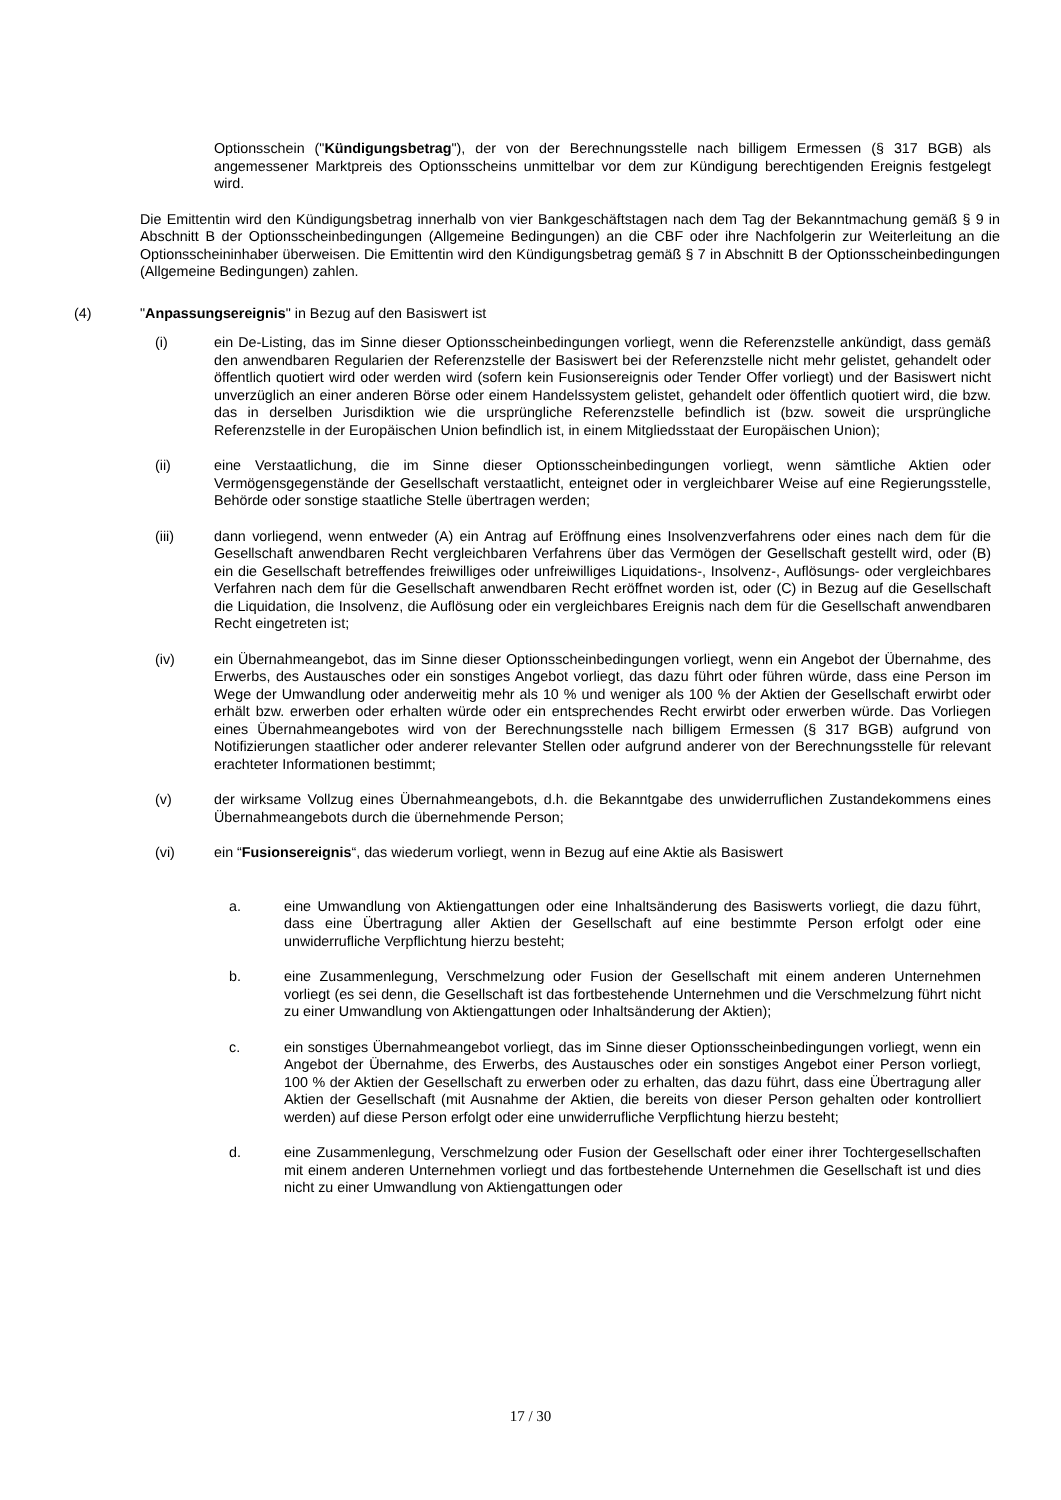Optionsschein ("Kündigungsbetrag"), der von der Berechnungsstelle nach billigem Ermessen (§ 317 BGB) als angemessener Marktpreis des Optionsscheins unmittelbar vor dem zur Kündigung berechtigenden Ereignis festgelegt wird.
Die Emittentin wird den Kündigungsbetrag innerhalb von vier Bankgeschäftstagen nach dem Tag der Bekanntmachung gemäß § 9 in Abschnitt B der Optionsscheinbedingungen (Allgemeine Bedingungen) an die CBF oder ihre Nachfolgerin zur Weiterleitung an die Optionsscheininhaber überweisen. Die Emittentin wird den Kündigungsbetrag gemäß § 7 in Abschnitt B der Optionsscheinbedingungen (Allgemeine Bedingungen) zahlen.
(4) "Anpassungsereignis" in Bezug auf den Basiswert ist
(i) ein De-Listing, das im Sinne dieser Optionsscheinbedingungen vorliegt, wenn die Referenzstelle ankündigt, dass gemäß den anwendbaren Regularien der Referenzstelle der Basiswert bei der Referenzstelle nicht mehr gelistet, gehandelt oder öffentlich quotiert wird oder werden wird (sofern kein Fusionsereignis oder Tender Offer vorliegt) und der Basiswert nicht unverzüglich an einer anderen Börse oder einem Handelssystem gelistet, gehandelt oder öffentlich quotiert wird, die bzw. das in derselben Jurisdiktion wie die ursprüngliche Referenzstelle befindlich ist (bzw. soweit die ursprüngliche Referenzstelle in der Europäischen Union befindlich ist, in einem Mitgliedsstaat der Europäischen Union);
(ii) eine Verstaatlichung, die im Sinne dieser Optionsscheinbedingungen vorliegt, wenn sämtliche Aktien oder Vermögensgegenstände der Gesellschaft verstaatlicht, enteignet oder in vergleichbarer Weise auf eine Regierungsstelle, Behörde oder sonstige staatliche Stelle übertragen werden;
(iii) dann vorliegend, wenn entweder (A) ein Antrag auf Eröffnung eines Insolvenzverfahrens oder eines nach dem für die Gesellschaft anwendbaren Recht vergleichbaren Verfahrens über das Vermögen der Gesellschaft gestellt wird, oder (B) ein die Gesellschaft betreffendes freiwilliges oder unfreiwilliges Liquidations-, Insolvenz-, Auflösungs- oder vergleichbares Verfahren nach dem für die Gesellschaft anwendbaren Recht eröffnet worden ist, oder (C) in Bezug auf die Gesellschaft die Liquidation, die Insolvenz, die Auflösung oder ein vergleichbares Ereignis nach dem für die Gesellschaft anwendbaren Recht eingetreten ist;
(iv) ein Übernahmeangebot, das im Sinne dieser Optionsscheinbedingungen vorliegt, wenn ein Angebot der Übernahme, des Erwerbs, des Austausches oder ein sonstiges Angebot vorliegt, das dazu führt oder führen würde, dass eine Person im Wege der Umwandlung oder anderweitig mehr als 10 % und weniger als 100 % der Aktien der Gesellschaft erwirbt oder erhält bzw. erwerben oder erhalten würde oder ein entsprechendes Recht erwirbt oder erwerben würde. Das Vorliegen eines Übernahmeangebotes wird von der Berechnungsstelle nach billigem Ermessen (§ 317 BGB) aufgrund von Notifizierungen staatlicher oder anderer relevanter Stellen oder aufgrund anderer von der Berechnungsstelle für relevant erachteter Informationen bestimmt;
(v) der wirksame Vollzug eines Übernahmeangebots, d.h. die Bekanntgabe des unwiderruflichen Zustandekommens eines Übernahmeangebots durch die übernehmende Person;
(vi) ein “Fusionsereignis“, das wiederum vorliegt, wenn in Bezug auf eine Aktie als Basiswert
a. eine Umwandlung von Aktiengattungen oder eine Inhaltsänderung des Basiswerts vorliegt, die dazu führt, dass eine Übertragung aller Aktien der Gesellschaft auf eine bestimmte Person erfolgt oder eine unwiderrufliche Verpflichtung hierzu besteht;
b. eine Zusammenlegung, Verschmelzung oder Fusion der Gesellschaft mit einem anderen Unternehmen vorliegt (es sei denn, die Gesellschaft ist das fortbestehende Unternehmen und die Verschmelzung führt nicht zu einer Umwandlung von Aktiengattungen oder Inhaltsänderung der Aktien);
c. ein sonstiges Übernahmeangebot vorliegt, das im Sinne dieser Optionsscheinbedingungen vorliegt, wenn ein Angebot der Übernahme, des Erwerbs, des Austausches oder ein sonstiges Angebot einer Person vorliegt, 100 % der Aktien der Gesellschaft zu erwerben oder zu erhalten, das dazu führt, dass eine Übertragung aller Aktien der Gesellschaft (mit Ausnahme der Aktien, die bereits von dieser Person gehalten oder kontrolliert werden) auf diese Person erfolgt oder eine unwiderrufliche Verpflichtung hierzu besteht;
d. eine Zusammenlegung, Verschmelzung oder Fusion der Gesellschaft oder einer ihrer Tochtergesellschaften mit einem anderen Unternehmen vorliegt und das fortbestehende Unternehmen die Gesellschaft ist und dies nicht zu einer Umwandlung von Aktiengattungen oder
17 / 30